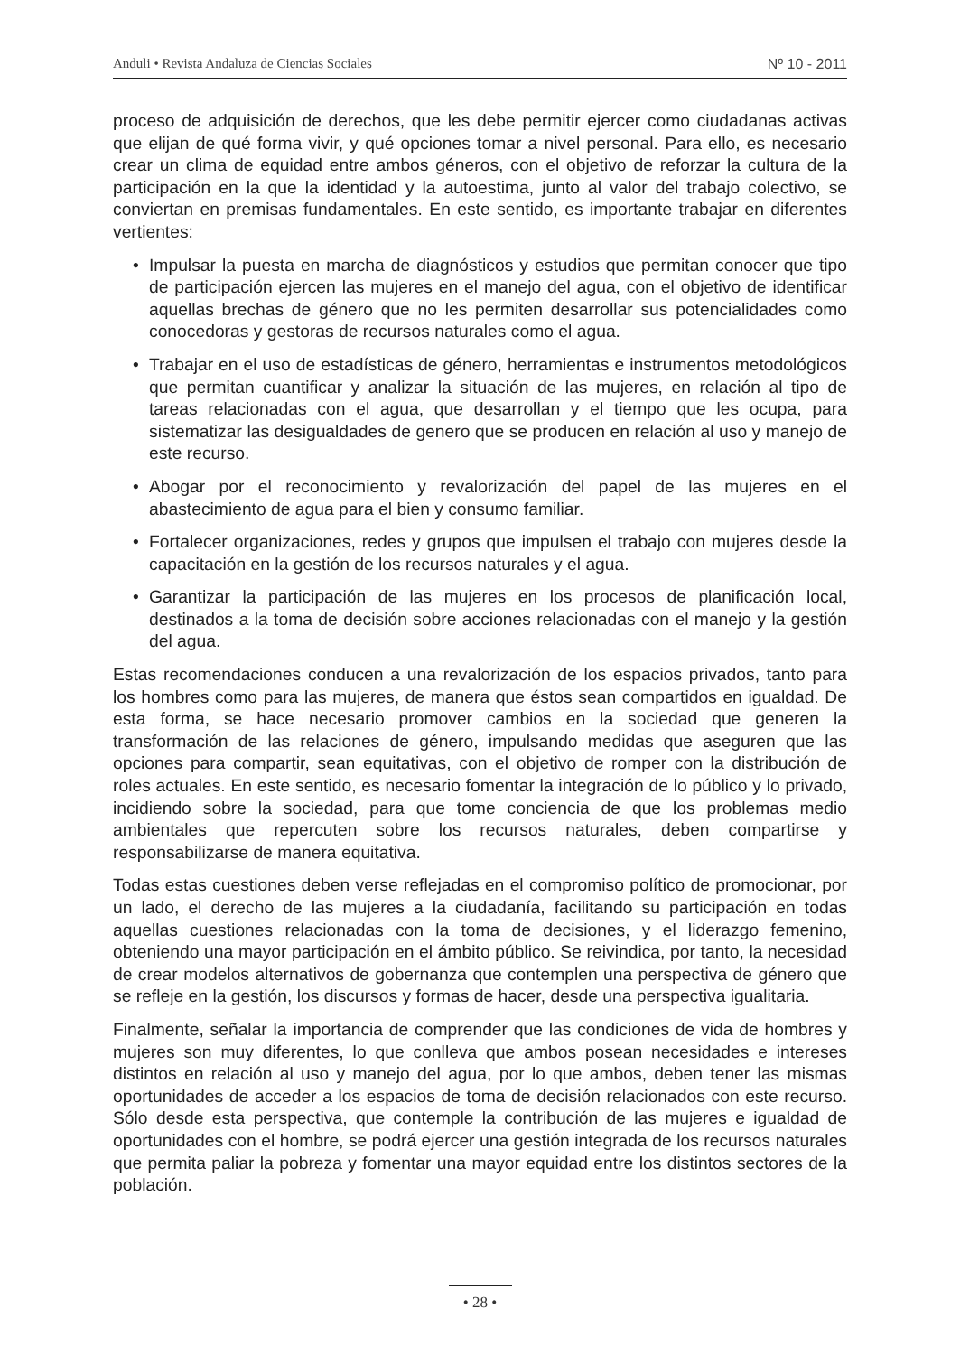Anduli • Revista Andaluza de Ciencias Sociales Nº 10 - 2011
proceso de adquisición de derechos, que les debe permitir ejercer como ciudadanas activas que elijan de qué forma vivir, y qué opciones tomar a nivel personal. Para ello, es necesario crear un clima de equidad entre ambos géneros, con el objetivo de reforzar la cultura de la participación en la que la identidad y la autoestima, junto al valor del trabajo colectivo, se conviertan en premisas fundamentales. En este sentido, es importante trabajar en diferentes vertientes:
• Impulsar la puesta en marcha de diagnósticos y estudios que permitan conocer que tipo de participación ejercen las mujeres en el manejo del agua, con el objetivo de identificar aquellas brechas de género que no les permiten desarrollar sus potencialidades como conocedoras y gestoras de recursos naturales como el agua.
• Trabajar en el uso de estadísticas de género, herramientas e instrumentos metodológicos que permitan cuantificar y analizar la situación de las mujeres, en relación al tipo de tareas relacionadas con el agua, que desarrollan y el tiempo que les ocupa, para sistematizar las desigualdades de genero que se producen en relación al uso y manejo de este recurso.
• Abogar por el reconocimiento y revalorización del papel de las mujeres en el abastecimiento de agua para el bien y consumo familiar.
• Fortalecer organizaciones, redes y grupos que impulsen el trabajo con mujeres desde la capacitación en la gestión de los recursos naturales y el agua.
• Garantizar la participación de las mujeres en los procesos de planificación local, destinados a la toma de decisión sobre acciones relacionadas con el manejo y la gestión del agua.
Estas recomendaciones conducen a una revalorización de los espacios privados, tanto para los hombres como para las mujeres, de manera que éstos sean compartidos en igualdad. De esta forma, se hace necesario promover cambios en la sociedad que generen la transformación de las relaciones de género, impulsando medidas que aseguren que las opciones para compartir, sean equitativas, con el objetivo de romper con la distribución de roles actuales. En este sentido, es necesario fomentar la integración de lo público y lo privado, incidiendo sobre la sociedad, para que tome conciencia de que los problemas medio ambientales que repercuten sobre los recursos naturales, deben compartirse y responsabilizarse de manera equitativa.
Todas estas cuestiones deben verse reflejadas en el compromiso político de promocionar, por un lado, el derecho de las mujeres a la ciudadanía, facilitando su participación en todas aquellas cuestiones relacionadas con la toma de decisiones, y el liderazgo femenino, obteniendo una mayor participación en el ámbito público. Se reivindica, por tanto, la necesidad de crear modelos alternativos de gobernanza que contemplen una perspectiva de género que se refleje en la gestión, los discursos y formas de hacer, desde una perspectiva igualitaria.
Finalmente, señalar la importancia de comprender que las condiciones de vida de hombres y mujeres son muy diferentes, lo que conlleva que ambos posean necesidades e intereses distintos en relación al uso y manejo del agua, por lo que ambos, deben tener las mismas oportunidades de acceder a los espacios de toma de decisión relacionados con este recurso. Sólo desde esta perspectiva, que contemple la contribución de las mujeres e igualdad de oportunidades con el hombre, se podrá ejercer una gestión integrada de los recursos naturales que permita paliar la pobreza y fomentar una mayor equidad entre los distintos sectores de la población.
• 28 •